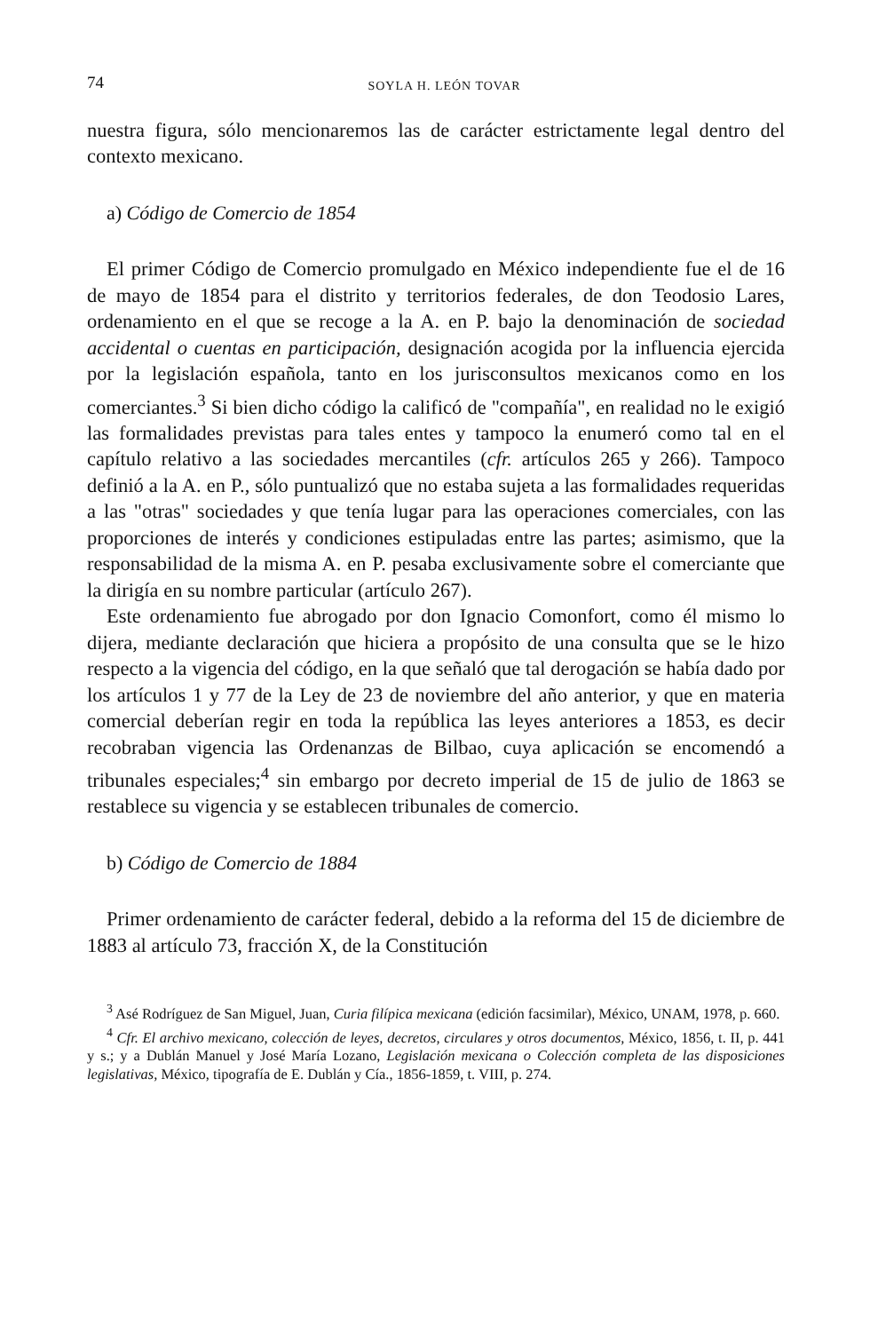74 SOYLA H. LEÓN TOVAR
nuestra figura, sólo mencionaremos las de carácter estrictamente legal dentro del contexto mexicano.
a) Código de Comercio de 1854
El primer Código de Comercio promulgado en México independiente fue el de 16 de mayo de 1854 para el distrito y territorios federales, de don Teodosio Lares, ordenamiento en el que se recoge a la A. en P. bajo la denominación de sociedad accidental o cuentas en participación, designación acogida por la influencia ejercida por la legislación española, tanto en los jurisconsultos mexicanos como en los comerciantes.<sup>3</sup> Si bien dicho código la calificó de "compañía", en realidad no le exigió las formalidades previstas para tales entes y tampoco la enumeró como tal en el capítulo relativo a las sociedades mercantiles (cfr. artículos 265 y 266). Tampoco definió a la A. en P., sólo puntualizó que no estaba sujeta a las formalidades requeridas a las "otras" sociedades y que tenía lugar para las operaciones comerciales, con las proporciones de interés y condiciones estipuladas entre las partes; asimismo, que la responsabilidad de la misma A. en P. pesaba exclusivamente sobre el comerciante que la dirigía en su nombre particular (artículo 267).
Este ordenamiento fue abrogado por don Ignacio Comonfort, como él mismo lo dijera, mediante declaración que hiciera a propósito de una consulta que se le hizo respecto a la vigencia del código, en la que señaló que tal derogación se había dado por los artículos 1 y 77 de la Ley de 23 de noviembre del año anterior, y que en materia comercial deberían regir en toda la república las leyes anteriores a 1853, es decir recobraban vigencia las Ordenanzas de Bilbao, cuya aplicación se encomendó a tribunales especiales;<sup>4</sup> sin embargo por decreto imperial de 15 de julio de 1863 se restablece su vigencia y se establecen tribunales de comercio.
b) Código de Comercio de 1884
Primer ordenamiento de carácter federal, debido a la reforma del 15 de diciembre de 1883 al artículo 73, fracción X, de la Constitución
<sup>3</sup> Asé Rodríguez de San Miguel, Juan, Curia filípica mexicana (edición facsimilar), México, UNAM, 1978, p. 660.
<sup>4</sup> Cfr. El archivo mexicano, colección de leyes, decretos, circulares y otros documentos, México, 1856, t. II, p. 441 y s.; y a Dublán Manuel y José María Lozano, Legislación mexicana o Colección completa de las disposiciones legislativas, México, tipografía de E. Dublán y Cía., 1856-1859, t. VIII, p. 274.